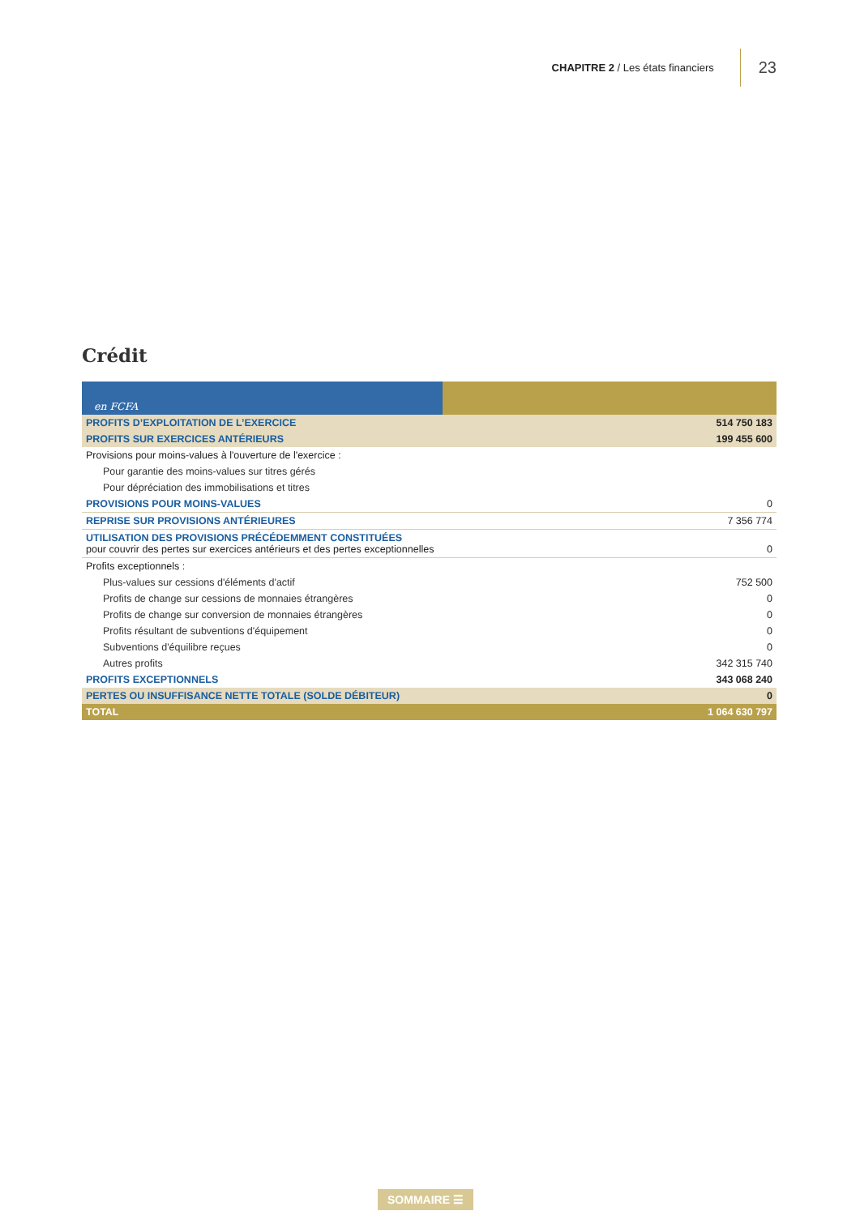CHAPITRE 2 / Les états financiers 23
Crédit
| en FCFA | |
| PROFITS D’EXPLOITATION DE L’EXERCICE | 514 750 183 |
| PROFITS SUR EXERCICES ANTÉRIEURS | 199 455 600 |
| Provisions pour moins-values à l'ouverture de l'exercice : | |
| Pour garantie des moins-values sur titres gérés | |
| Pour dépréciation des immobilisations et titres | |
| PROVISIONS POUR MOINS-VALUES | 0 |
| REPRISE SUR PROVISIONS ANTÉRIEURES | 7 356 774 |
| UTILISATION DES PROVISIONS PRÉCÉDEMMENT CONSTITUÉES pour couvrir des pertes sur exercices antérieurs et des pertes exceptionnelles | 0 |
| Profits exceptionnels : | |
| Plus-values sur cessions d'éléments d'actif | 752 500 |
| Profits de change sur cessions de monnaies étrangères | 0 |
| Profits de change sur conversion de monnaies étrangères | 0 |
| Profits résultant de subventions d'équipement | 0 |
| Subventions d'équilibre reçues | 0 |
| Autres profits | 342 315 740 |
| PROFITS EXCEPTIONNELS | 343 068 240 |
| PERTES OU INSUFFISANCE NETTE TOTALE (SOLDE DÉBITEUR) | 0 |
| TOTAL | 1 064 630 797 |
SOMMAIRE ☰